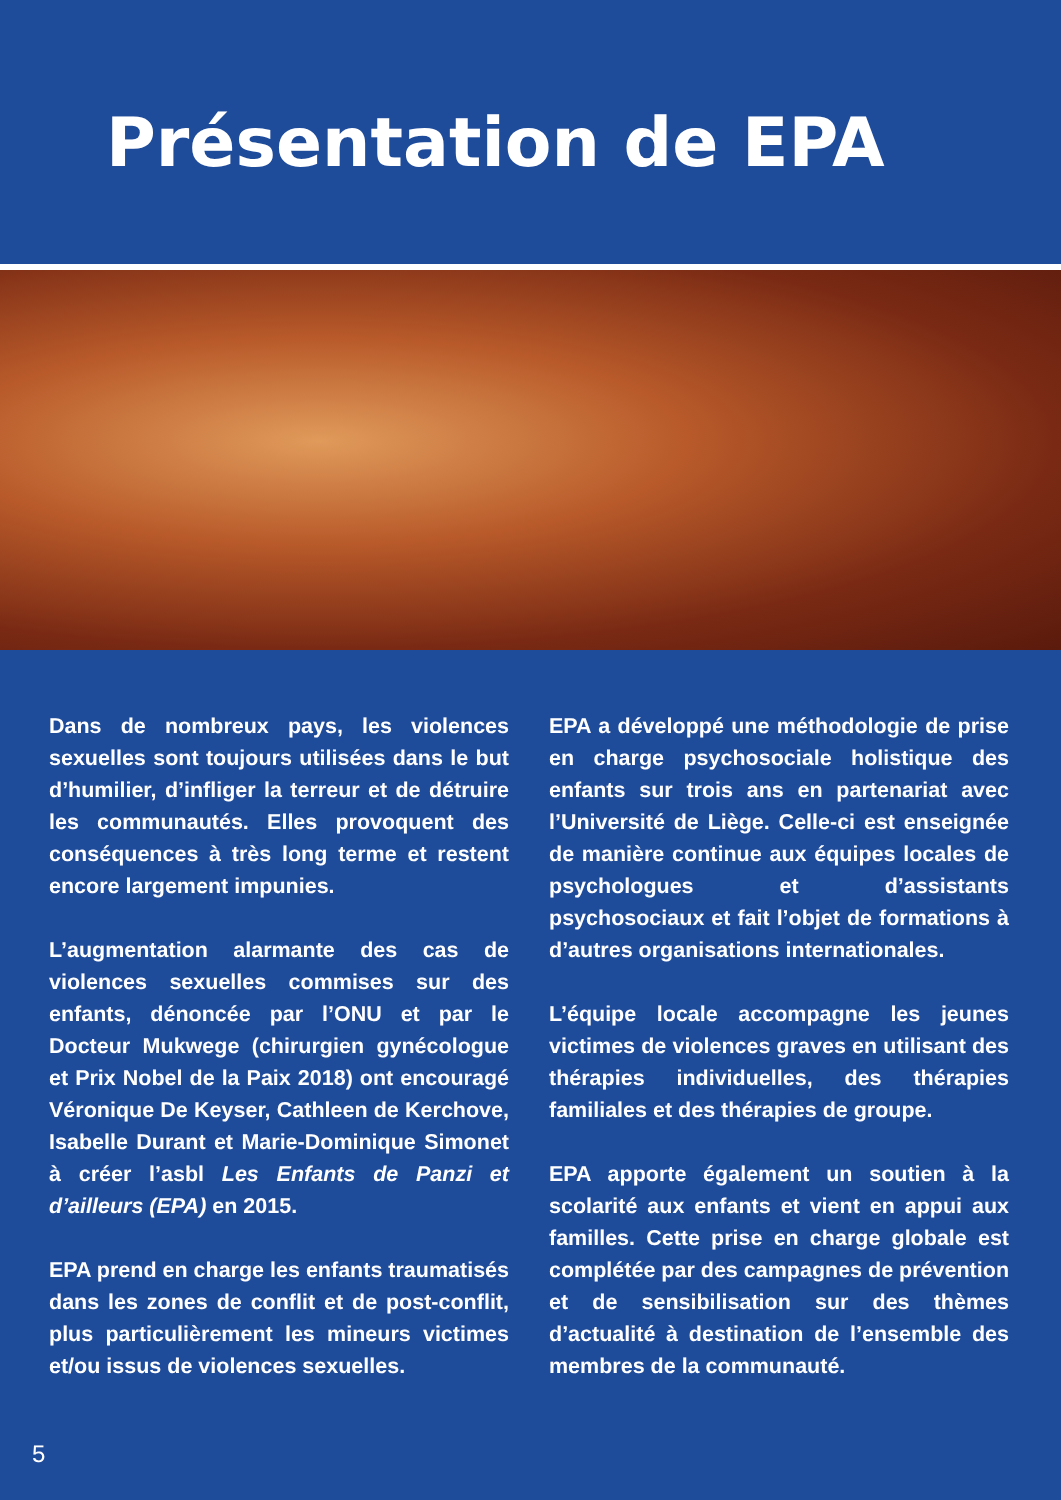Présentation de EPA
Dans de nombreux pays, les violences sexuelles sont toujours utilisées dans le but d’humilier, d’infliger la terreur et de détruire les communautés. Elles provoquent des conséquences à très long terme et restent encore largement impunies.
L’augmentation alarmante des cas de violences sexuelles commises sur des enfants, dénoncée par l’ONU et par le Docteur Mukwege (chirurgien gynécologue et Prix Nobel de la Paix 2018) ont encouragé Véronique De Keyser, Cathleen de Kerchove, Isabelle Durant et Marie-Dominique Simonet à créer l’asbl Les Enfants de Panzi et d’ailleurs (EPA) en 2015.
EPA prend en charge les enfants traumatisés dans les zones de conflit et de post-conflit, plus particulièrement les mineurs victimes et/ou issus de violences sexuelles.
EPA a développé une méthodologie de prise en charge psychosociale holistique des enfants sur trois ans en partenariat avec l’Université de Liège. Celle-ci est enseignée de manière continue aux équipes locales de psychologues et d’assistants psychosociaux et fait l’objet de formations à d’autres organisations internationales.
L’équipe locale accompagne les jeunes victimes de violences graves en utilisant des thérapies individuelles, des thérapies familiales et des thérapies de groupe.
EPA apporte également un soutien à la scolarité aux enfants et vient en appui aux familles. Cette prise en charge globale est complétée par des campagnes de prévention et de sensibilisation sur des thèmes d’actualité à destination de l’ensemble des membres de la communauté.
5